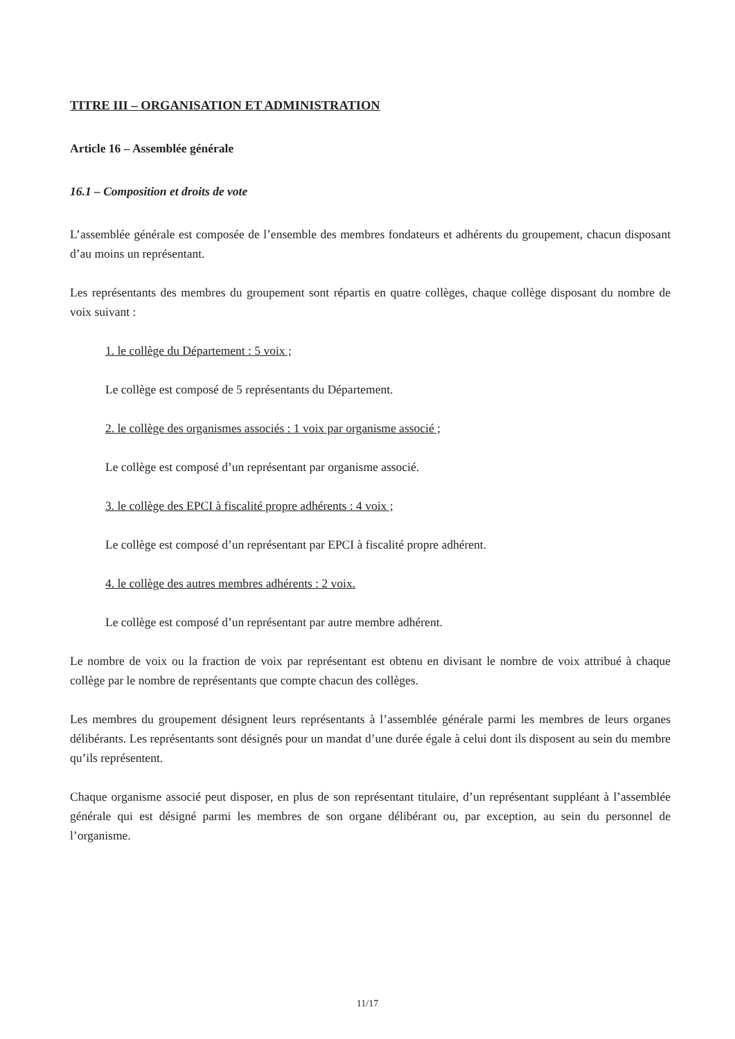TITRE III – ORGANISATION ET ADMINISTRATION
Article 16 – Assemblée générale
16.1 – Composition et droits de vote
L’assemblée générale est composée de l’ensemble des membres fondateurs et adhérents du groupement, chacun disposant d’au moins un représentant.
Les représentants des membres du groupement sont répartis en quatre collèges, chaque collège disposant du nombre de voix suivant :
1. le collège du Département : 5 voix ;
Le collège est composé de 5 représentants du Département.
2. le collège des organismes associés : 1 voix par organisme associé ;
Le collège est composé d’un représentant par organisme associé.
3. le collège des EPCI à fiscalité propre adhérents : 4 voix ;
Le collège est composé d’un représentant par EPCI à fiscalité propre adhérent.
4. le collège des autres membres adhérents : 2 voix.
Le collège est composé d’un représentant par autre membre adhérent.
Le nombre de voix ou la fraction de voix par représentant est obtenu en divisant le nombre de voix attribué à chaque collège par le nombre de représentants que compte chacun des collèges.
Les membres du groupement désignent leurs représentants à l’assemblée générale parmi les membres de leurs organes délibérants. Les représentants sont désignés pour un mandat d’une durée égale à celui dont ils disposent au sein du membre qu’ils représentent.
Chaque organisme associé peut disposer, en plus de son représentant titulaire, d’un représentant suppléant à l’assemblée générale qui est désigné parmi les membres de son organe délibérant ou, par exception, au sein du personnel de l’organisme.
11/17